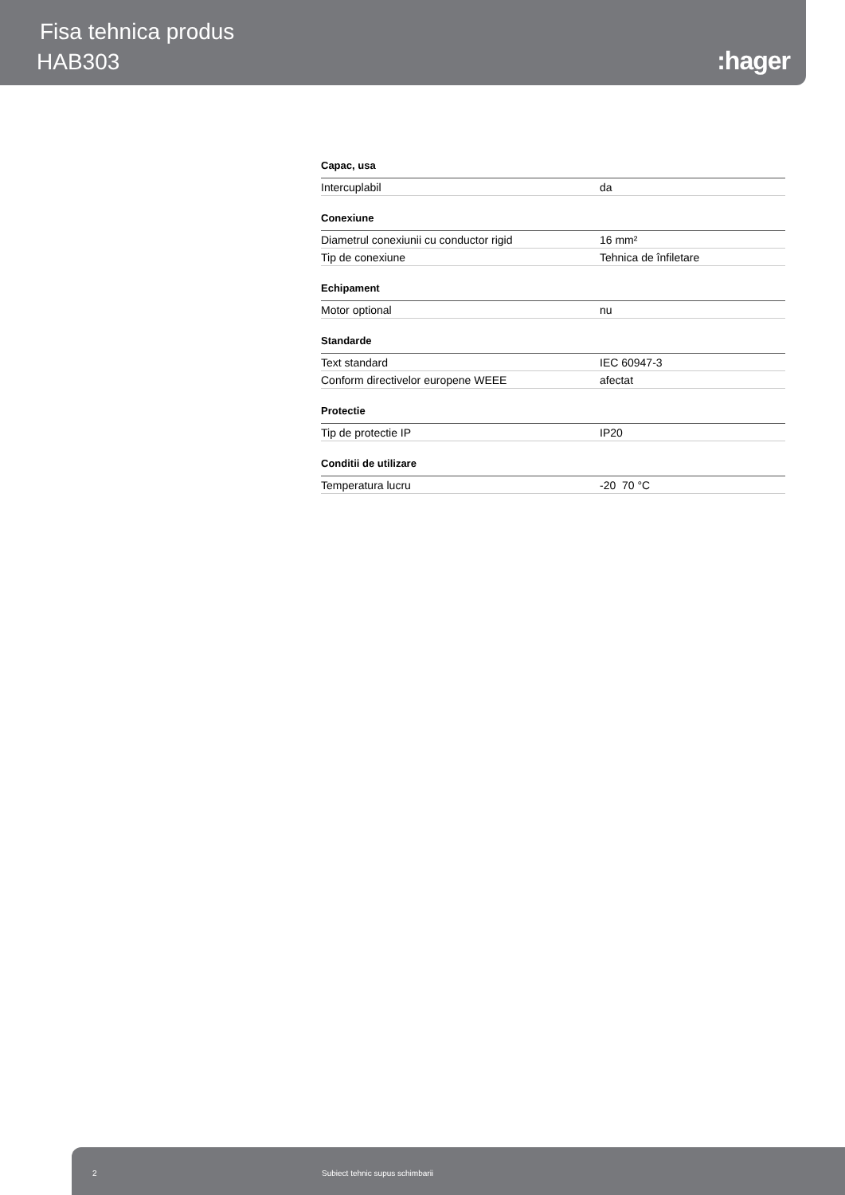Fisa tehnica produs
HAB303 :hager
| Capac, usa | |
| --- | --- |
| Intercuplabil | da |
| Conexiune | |
| Diametrul conexiunii cu conductor rigid | 16 mm² |
| Tip de conexiune | Tehnica de înfiletare |
| Echipament | |
| Motor optional | nu |
| Standarde | |
| Text standard | IEC 60947-3 |
| Conform directivelor europene WEEE | afectat |
| Protectie | |
| Tip de protectie IP | IP20 |
| Conditii de utilizare | |
| Temperatura lucru | -20 70 °C |
2 Subiect tehnic supus schimbarii